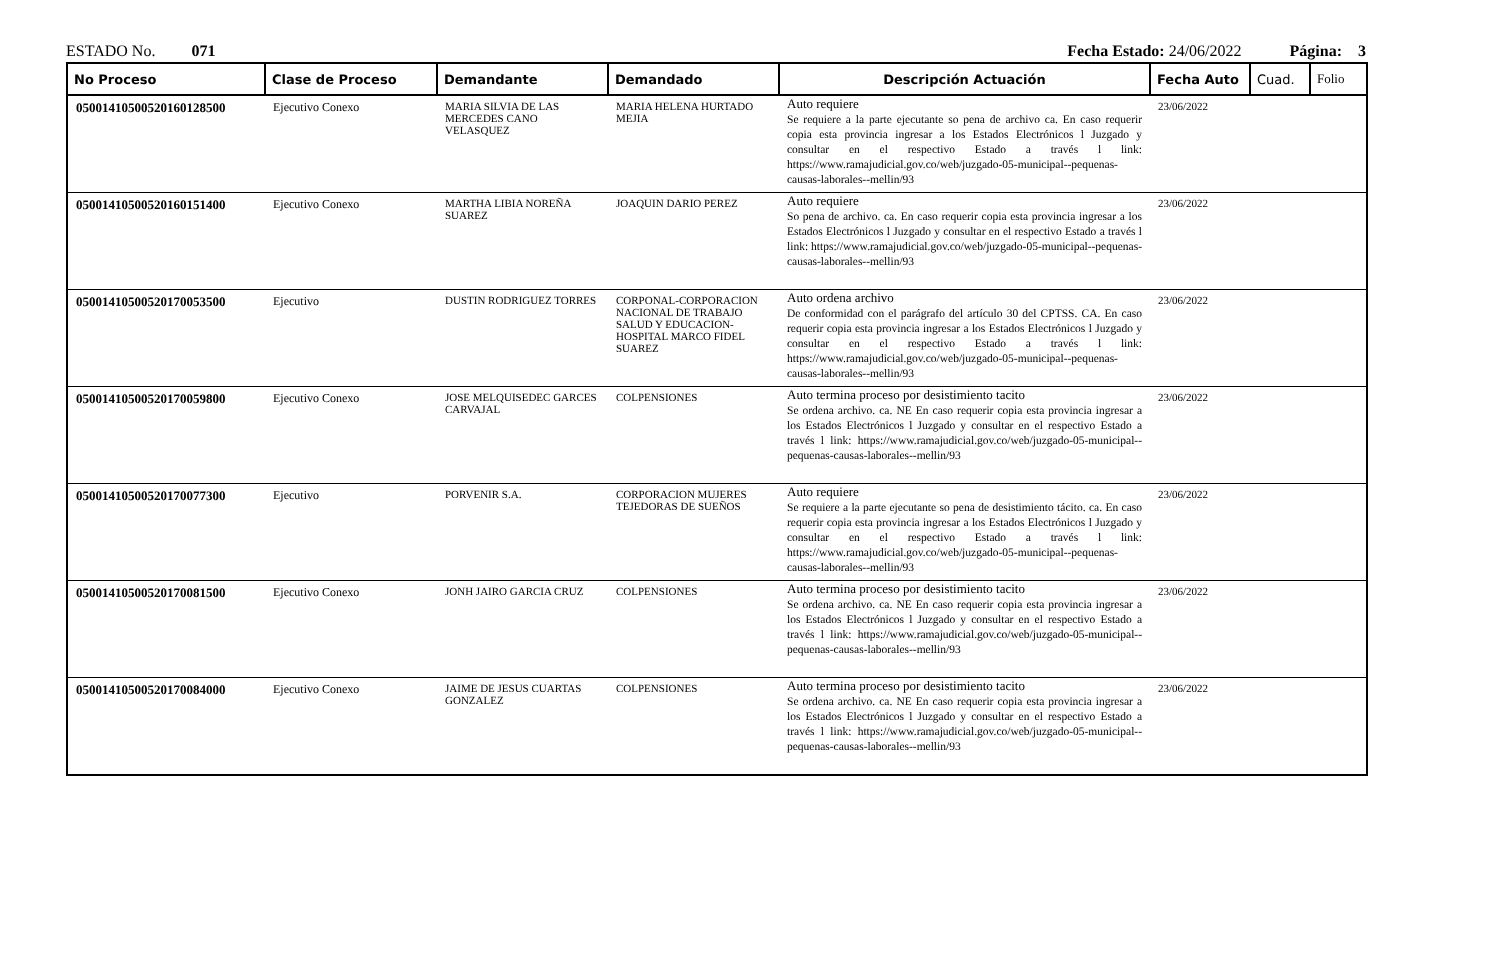ESTADO No. 071 Fecha Estado: 24/06/2022 Página: 3
| No Proceso | Clase de Proceso | Demandante | Demandado | Descripción Actuación | Fecha Auto | Cuad. | Folio |
| --- | --- | --- | --- | --- | --- | --- | --- |
| 05001410500520160128500 | Ejecutivo Conexo | MARIA SILVIA DE LAS MERCEDES CANO VELASQUEZ | MARIA HELENA HURTADO MEJIA | Auto requiere Se requiere a la parte ejecutante so pena de archivo ca. En caso requerir copia esta provincia ingresar a los Estados Electrónicos l Juzgado y consultar en el respectivo Estado a través l link: https://www.ramajudicial.gov.co/web/juzgado-05-municipal--pequenas-causas-laborales--mellin/93 | 23/06/2022 | | |
| 05001410500520160151400 | Ejecutivo Conexo | MARTHA LIBIA NOREÑA SUAREZ | JOAQUIN DARIO PEREZ | Auto requiere So pena de archivo. ca. En caso requerir copia esta provincia ingresar a los Estados Electrónicos l Juzgado y consultar en el respectivo Estado a través l link: https://www.ramajudicial.gov.co/web/juzgado-05-municipal--pequenas-causas-laborales--mellin/93 | 23/06/2022 | | |
| 05001410500520170053500 | Ejecutivo | DUSTIN RODRIGUEZ TORRES | CORPONAL-CORPORACION NACIONAL DE TRABAJO SALUD Y EDUCACION-HOSPITAL MARCO FIDEL SUAREZ | Auto ordena archivo De conformidad con el parágrafo del artículo 30 del CPTSS. CA. En caso requerir copia esta provincia ingresar a los Estados Electrónicos l Juzgado y consultar en el respectivo Estado a través l link: https://www.ramajudicial.gov.co/web/juzgado-05-municipal--pequenas-causas-laborales--mellin/93 | 23/06/2022 | | |
| 05001410500520170059800 | Ejecutivo Conexo | JOSE MELQUISEDEC GARCES CARVAJAL | COLPENSIONES | Auto termina proceso por desistimiento tacito Se ordena archivo. ca. NE En caso requerir copia esta provincia ingresar a los Estados Electrónicos l Juzgado y consultar en el respectivo Estado a través l link: https://www.ramajudicial.gov.co/web/juzgado-05-municipal--pequenas-causas-laborales--mellin/93 | 23/06/2022 | | |
| 05001410500520170077300 | Ejecutivo | PORVENIR S.A. | CORPORACION MUJERES TEJEDORAS DE SUEÑOS | Auto requiere Se requiere a la parte ejecutante so pena de desistimiento tácito. ca. En caso requerir copia esta provincia ingresar a los Estados Electrónicos l Juzgado y consultar en el respectivo Estado a través l link: https://www.ramajudicial.gov.co/web/juzgado-05-municipal--pequenas-causas-laborales--mellin/93 | 23/06/2022 | | |
| 05001410500520170081500 | Ejecutivo Conexo | JONH JAIRO GARCIA CRUZ | COLPENSIONES | Auto termina proceso por desistimiento tacito Se ordena archivo. ca. NE En caso requerir copia esta provincia ingresar a los Estados Electrónicos l Juzgado y consultar en el respectivo Estado a través l link: https://www.ramajudicial.gov.co/web/juzgado-05-municipal--pequenas-causas-laborales--mellin/93 | 23/06/2022 | | |
| 05001410500520170084000 | Ejecutivo Conexo | JAIME DE JESUS CUARTAS GONZALEZ | COLPENSIONES | Auto termina proceso por desistimiento tacito Se ordena archivo. ca. NE En caso requerir copia esta provincia ingresar a los Estados Electrónicos l Juzgado y consultar en el respectivo Estado a través l link: https://www.ramajudicial.gov.co/web/juzgado-05-municipal--pequenas-causas-laborales--mellin/93 | 23/06/2022 | | |